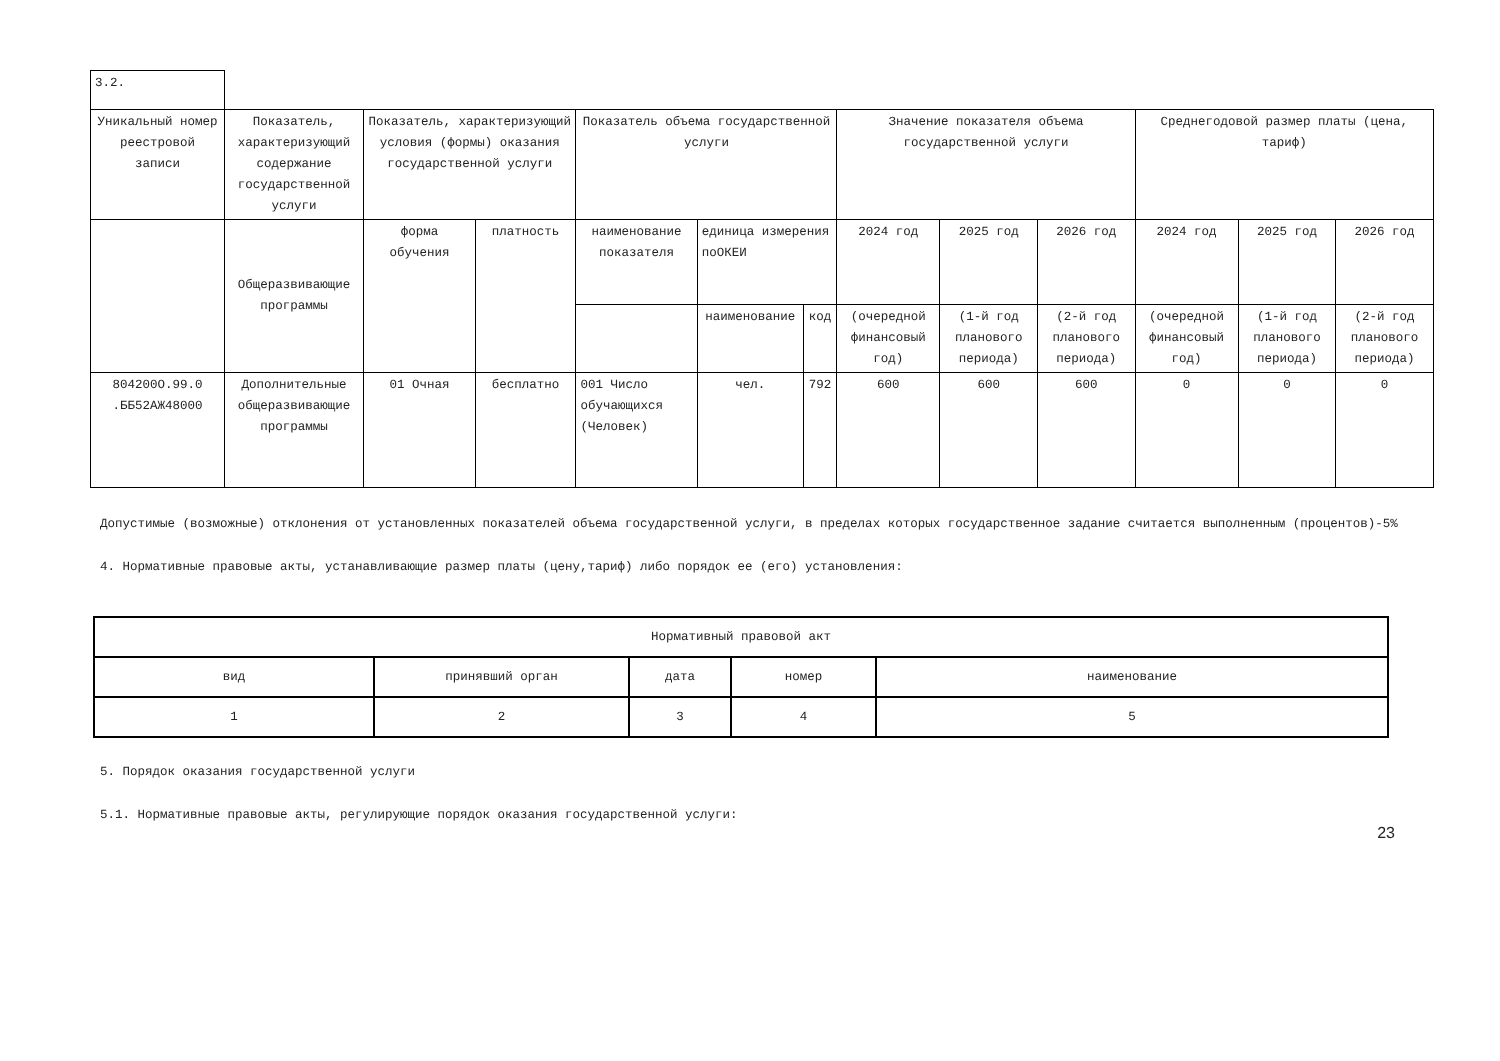| 3.2. | | | | | | | | | | | | |
| Уникальный номер реестровой записи | Показатель, характеризующий содержание государственной услуги | Показатель, характеризующий условия (формы) оказания государственной услуги | | Показатель объема государственной услуги | | | Значение показателя объема государственной услуги | | | Среднегодовой размер платы (цена, тариф) | | |
| | Общеразвивающие программы | форма обучения | платность | наименование показателя | единица измерения поОКЕИ | | 2024 год | 2025 год | 2026 год | 2024 год | 2025 год | 2026 год |
| | | | | | наименование | код | (очередной финансовый год) | (1-й год планового периода) | (2-й год планового периода) | (очередной финансовый год) | (1-й год планового периода) | (2-й год планового периода) |
| 804200О.99.0 .ББ52АЖ48000 | Дополнительные общеразвивающие программы | 01 Очная | бесплатно | 001 Число обучающихся (Человек) | чел. | 792 | 600 | 600 | 600 | 0 | 0 | 0 |
Допустимые (возможные) отклонения от установленных показателей объема государственной услуги, в пределах которых государственное задание считается выполненным (процентов)-5%
4. Нормативные правовые акты, устанавливающие размер платы (цену,тариф) либо порядок ее (его) установления:
| Нормативный правовой акт | | | | |
| --- | --- | --- | --- | --- |
| вид | принявший орган | дата | номер | наименование |
| 1 | 2 | 3 | 4 | 5 |
5. Порядок оказания государственной услуги
5.1. Нормативные правовые акты, регулирующие порядок оказания государственной услуги:
23